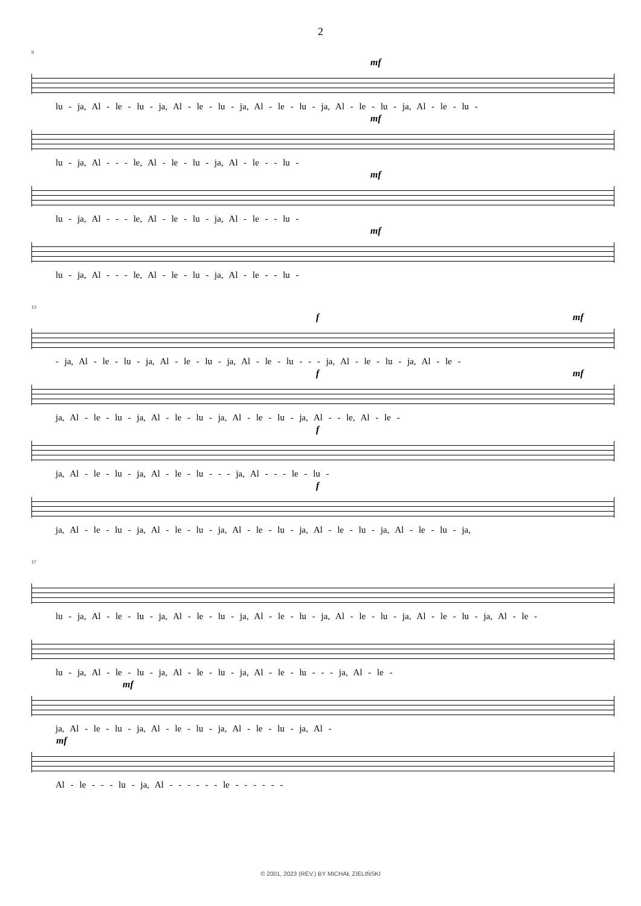2
9
mf
lu - ja, Al - le - lu - ja, Al - le - lu - ja, Al - le - lu - ja, Al - le - lu - ja, Al - le - lu -
mf
lu - ja, Al - - - le, Al - le - lu - ja, Al - le - - lu -
mf
lu - ja, Al - - - le, Al - le - lu - ja, Al - le - - lu -
mf
lu - ja, Al - - - le, Al - le - lu - ja, Al - le - - lu -
13
f mf
- ja, Al - le - lu - ja, Al - le - lu - ja, Al - le - lu - - - ja, Al - le - lu - ja, Al - le -
f mf
ja, Al - le - lu - ja, Al - le - lu - ja, Al - le - lu - ja, Al - - le, Al - le -
f
ja, Al - le - lu - ja, Al - le - lu - - - ja, Al - - - le - lu -
f
ja, Al - le - lu - ja, Al - le - lu - ja, Al - le - lu - ja, Al - le - lu - ja, Al - le - lu - ja,
17
lu - ja, Al - le - lu - ja, Al - le - lu - ja, Al - le - lu - ja, Al - le - lu - ja, Al - le - lu - ja, Al - le -
lu - ja, Al - le - lu - ja, Al - le - lu - ja, Al - le - lu - - - ja, Al - le -
mf
ja, Al - le - lu - ja, Al - le - lu - ja, Al - le - lu - ja, Al -
mf
Al - le - - - lu - ja, Al - - - - - - le - - - - - -
© 2001, 2023 (REV.) BY MICHAŁ ZIELIŃSKI